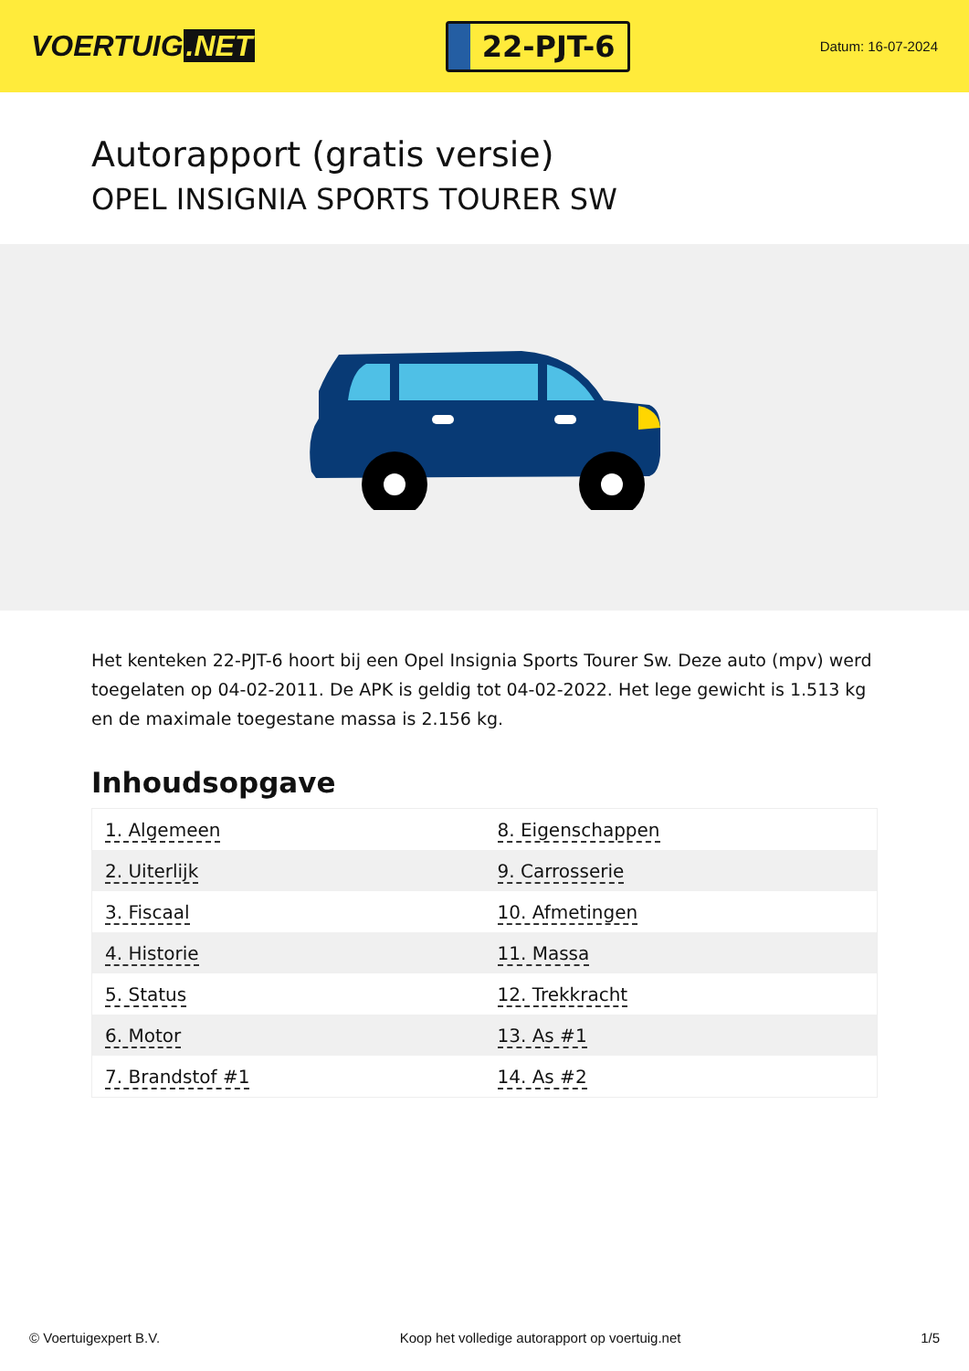VOERTUIG.NET
22-PJT-6
Datum: 16-07-2024
Autorapport (gratis versie)
OPEL INSIGNIA SPORTS TOURER SW
Het kenteken 22-PJT-6 hoort bij een Opel Insignia Sports Tourer Sw. Deze auto (mpv) werd toegelaten op 04-02-2011. De APK is geldig tot 04-02-2022. Het lege gewicht is 1.513 kg en de maximale toegestane massa is 2.156 kg.
Inhoudsopgave
| 1. Algemeen | 8. Eigenschappen |
| 2. Uiterlijk | 9. Carrosserie |
| 3. Fiscaal | 10. Afmetingen |
| 4. Historie | 11. Massa |
| 5. Status | 12. Trekkracht |
| 6. Motor | 13. As #1 |
| 7. Brandstof #1 | 14. As #2 |
© Voertuigexpert B.V. Koop het volledige autorapport op voertuig.net 1/5